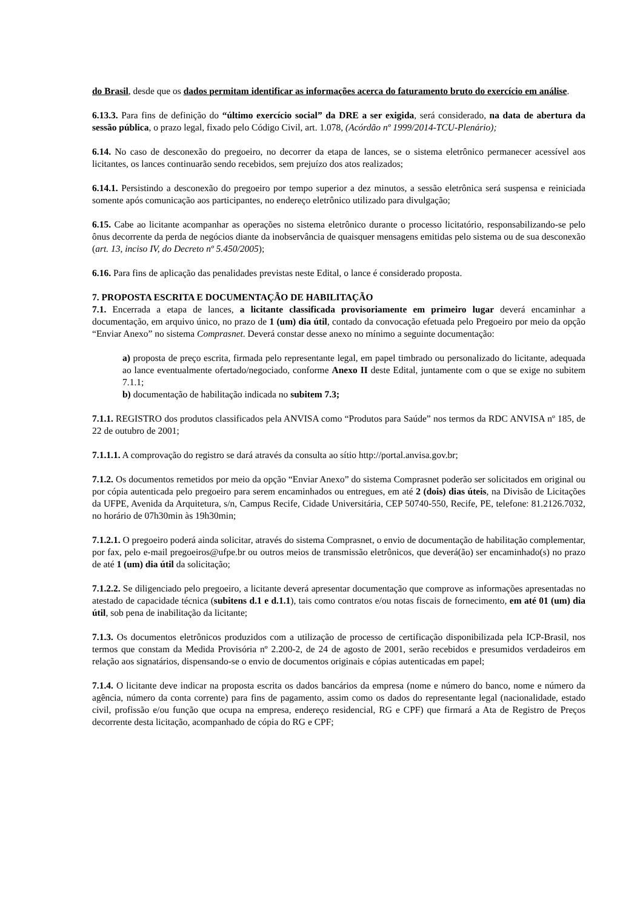do Brasil, desde que os dados permitam identificar as informações acerca do faturamento bruto do exercício em análise.
6.13.3. Para fins de definição do “último exercício social” da DRE a ser exigida, será considerado, na data de abertura da sessão pública, o prazo legal, fixado pelo Código Civil, art. 1.078, (Acórdão nº 1999/2014-TCU-Plenário);
6.14. No caso de desconexão do pregoeiro, no decorrer da etapa de lances, se o sistema eletrônico permanecer acessível aos licitantes, os lances continuarão sendo recebidos, sem prejuízo dos atos realizados;
6.14.1. Persistindo a desconexão do pregoeiro por tempo superior a dez minutos, a sessão eletrônica será suspensa e reiniciada somente após comunicação aos participantes, no endereço eletrônico utilizado para divulgação;
6.15. Cabe ao licitante acompanhar as operações no sistema eletrônico durante o processo licitatório, responsabilizando-se pelo ônus decorrente da perda de negócios diante da inobservância de quaisquer mensagens emitidas pelo sistema ou de sua desconexão (art. 13, inciso IV, do Decreto nº 5.450/2005);
6.16. Para fins de aplicação das penalidades previstas neste Edital, o lance é considerado proposta.
7. PROPOSTA ESCRITA E DOCUMENTAÇÃO DE HABILITAÇÃO
7.1. Encerrada a etapa de lances, a licitante classificada provisoriamente em primeiro lugar deverá encaminhar a documentação, em arquivo único, no prazo de 1 (um) dia útil, contado da convocação efetuada pelo Pregoeiro por meio da opção “Enviar Anexo” no sistema Comprasnet. Deverá constar desse anexo no mínimo a seguinte documentação:
a) proposta de preço escrita, firmada pelo representante legal, em papel timbrado ou personalizado do licitante, adequada ao lance eventualmente ofertado/negociado, conforme Anexo II deste Edital, juntamente com o que se exige no subitem 7.1.1;
b) documentação de habilitação indicada no subitem 7.3;
7.1.1. REGISTRO dos produtos classificados pela ANVISA como “Produtos para Saúde” nos termos da RDC ANVISA nº 185, de 22 de outubro de 2001;
7.1.1.1. A comprovação do registro se dará através da consulta ao sítio http://portal.anvisa.gov.br;
7.1.2. Os documentos remetidos por meio da opção “Enviar Anexo” do sistema Comprasnet poderão ser solicitados em original ou por cópia autenticada pelo pregoeiro para serem encaminhados ou entregues, em até 2 (dois) dias úteis, na Divisão de Licitações da UFPE, Avenida da Arquitetura, s/n, Campus Recife, Cidade Universitária, CEP 50740-550, Recife, PE, telefone: 81.2126.7032, no horário de 07h30min às 19h30min;
7.1.2.1. O pregoeiro poderá ainda solicitar, através do sistema Comprasnet, o envio de documentação de habilitação complementar, por fax, pelo e-mail pregoeiros@ufpe.br ou outros meios de transmissão eletrônicos, que deverá(ão) ser encaminhado(s) no prazo de até 1 (um) dia útil da solicitação;
7.1.2.2. Se diligenciado pelo pregoeiro, a licitante deverá apresentar documentação que comprove as informações apresentadas no atestado de capacidade técnica (subitens d.1 e d.1.1), tais como contratos e/ou notas fiscais de fornecimento, em até 01 (um) dia útil, sob pena de inabilitação da licitante;
7.1.3. Os documentos eletrônicos produzidos com a utilização de processo de certificação disponibilizada pela ICP-Brasil, nos termos que constam da Medida Provisória nº 2.200-2, de 24 de agosto de 2001, serão recebidos e presumidos verdadeiros em relação aos signatários, dispensando-se o envio de documentos originais e cópias autenticadas em papel;
7.1.4. O licitante deve indicar na proposta escrita os dados bancários da empresa (nome e número do banco, nome e número da agência, número da conta corrente) para fins de pagamento, assim como os dados do representante legal (nacionalidade, estado civil, profissão e/ou função que ocupa na empresa, endereço residencial, RG e CPF) que firmará a Ata de Registro de Preços decorrente desta licitação, acompanhado de cópia do RG e CPF;